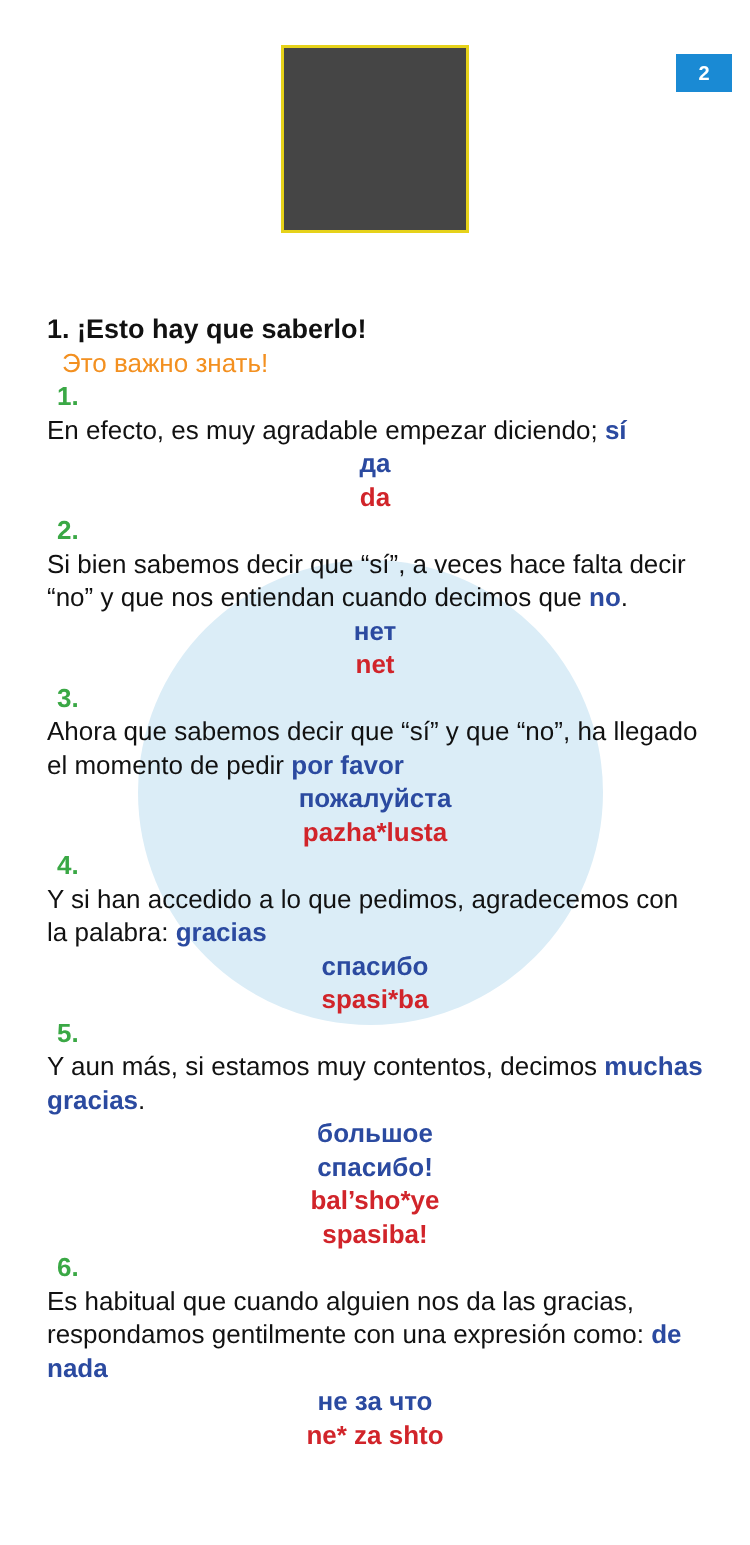2
1. ¡Esto hay que saberlo!
Это важно знать!
1.
En efecto, es muy agradable empezar diciendo; sí
да
da
2.
Si bien sabemos decir que “sí”, a veces hace falta decir “no” y que nos entiendan cuando decimos que no.
нет
net
3.
Ahora que sabemos decir que “sí” y que “no”, ha llegado el momento de pedir por favor
пожалуйста
pazha*lusta
4.
Y si han accedido a lo que pedimos, agradecemos con la palabra: gracias
спасибо
spasi*ba
5.
Y aun más, si estamos muy contentos, decimos muchas gracias.
большое
спасибо!
bal’sho*ye
spasiba!
6.
Es habitual que cuando alguien nos da las gracias, respondamos gentilmente con una expresión como: de nada
не за что
ne* za shto